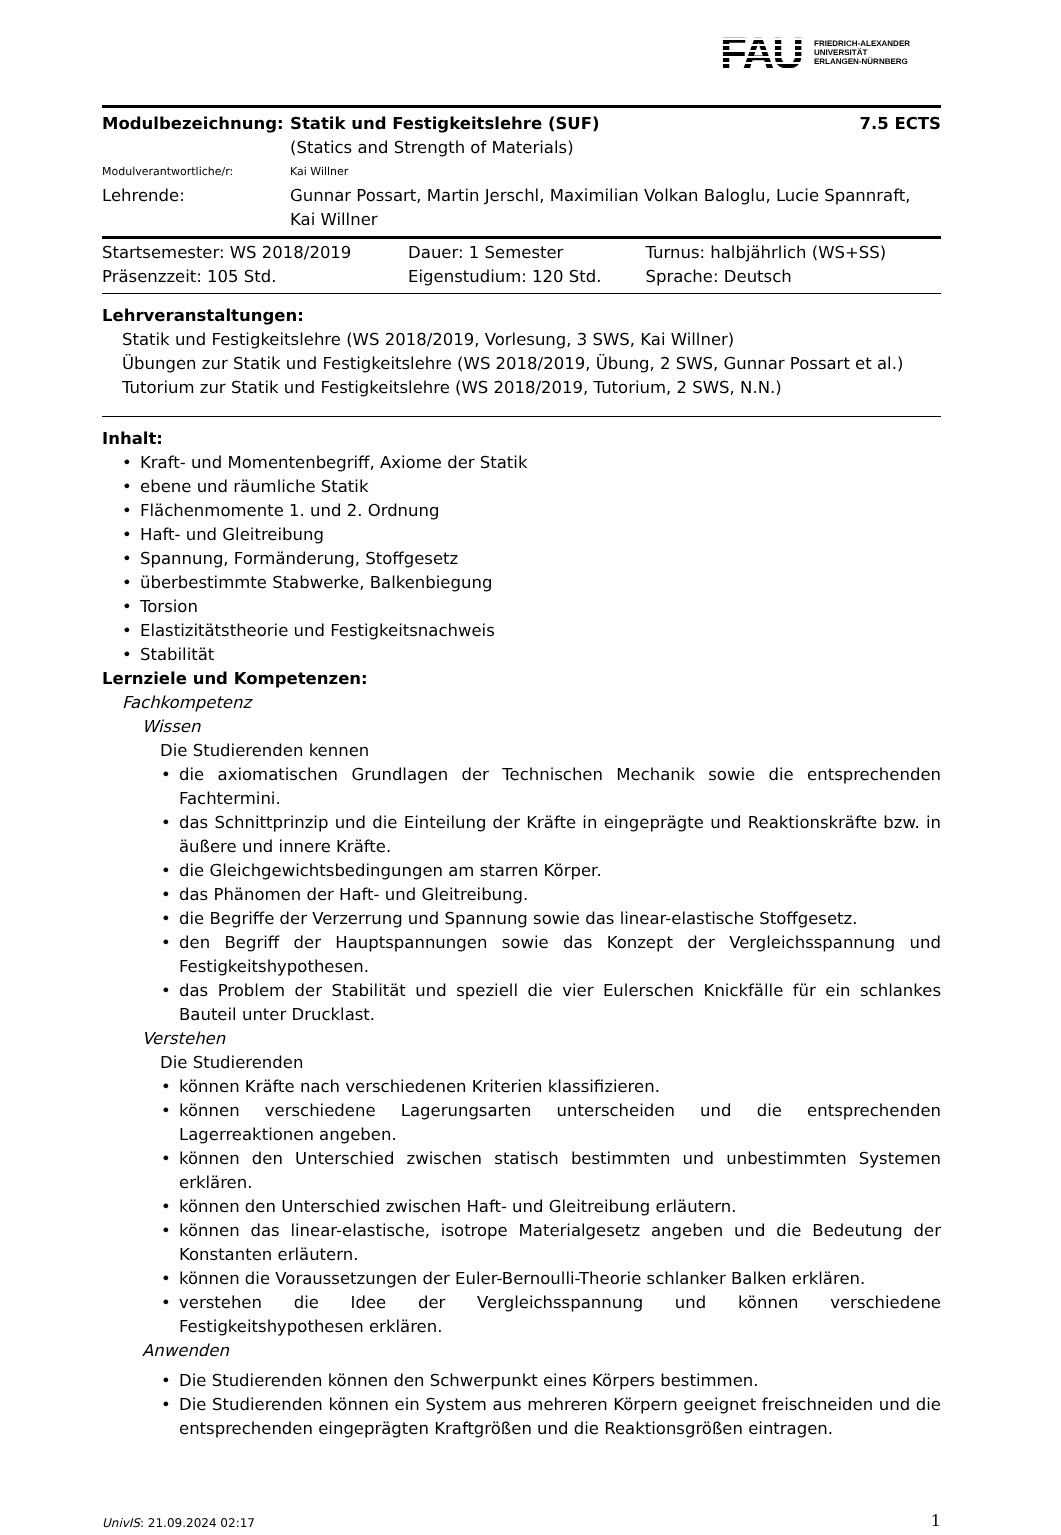FAU
FRIEDRICH-ALEXANDER
UNIVERSITÄT
ERLANGEN-NÜRNBERG
| Modulbezeichnung: | Statik und Festigkeitslehre (SUF) (Statics and Strength of Materials) | 7.5 ECTS |
| Modulverantwortliche/r: | Kai Willner | |
| Lehrende: | Gunnar Possart, Martin Jerschl, Maximilian Volkan Baloglu, Lucie Spannraft, Kai Willner | |
| Startsemester: WS 2018/2019 | Dauer: 1 Semester | Turnus: halbjährlich (WS+SS) |
| Präsenzzeit: 105 Std. | Eigenstudium: 120 Std. | Sprache: Deutsch |
Lehrveranstaltungen:
Statik und Festigkeitslehre (WS 2018/2019, Vorlesung, 3 SWS, Kai Willner)
Übungen zur Statik und Festigkeitslehre (WS 2018/2019, Übung, 2 SWS, Gunnar Possart et al.)
Tutorium zur Statik und Festigkeitslehre (WS 2018/2019, Tutorium, 2 SWS, N.N.)
Inhalt:
Kraft- und Momentenbegriff, Axiome der Statik
ebene und räumliche Statik
Flächenmomente 1. und 2. Ordnung
Haft- und Gleitreibung
Spannung, Formänderung, Stoffgesetz
überbestimmte Stabwerke, Balkenbiegung
Torsion
Elastizitätstheorie und Festigkeitsnachweis
Stabilität
Lernziele und Kompetenzen:
Fachkompetenz
Wissen
Die Studierenden kennen
die axiomatischen Grundlagen der Technischen Mechanik sowie die entsprechenden Fachtermini.
das Schnittprinzip und die Einteilung der Kräfte in eingeprägte und Reaktionskräfte bzw. in äußere und innere Kräfte.
die Gleichgewichtsbedingungen am starren Körper.
das Phänomen der Haft- und Gleitreibung.
die Begriffe der Verzerrung und Spannung sowie das linear-elastische Stoffgesetz.
den Begriff der Hauptspannungen sowie das Konzept der Vergleichsspannung und Festigkeitshypothesen.
das Problem der Stabilität und speziell die vier Eulerschen Knickfälle für ein schlankes Bauteil unter Drucklast.
Verstehen
Die Studierenden
können Kräfte nach verschiedenen Kriterien klassifizieren.
können verschiedene Lagerungsarten unterscheiden und die entsprechenden Lagerreaktionen angeben.
können den Unterschied zwischen statisch bestimmten und unbestimmten Systemen erklären.
können den Unterschied zwischen Haft- und Gleitreibung erläutern.
können das linear-elastische, isotrope Materialgesetz angeben und die Bedeutung der Konstanten erläutern.
können die Voraussetzungen der Euler-Bernoulli-Theorie schlanker Balken erklären.
verstehen die Idee der Vergleichsspannung und können verschiedene Festigkeitshypothesen erklären.
Anwenden
Die Studierenden können den Schwerpunkt eines Körpers bestimmen.
Die Studierenden können ein System aus mehreren Körpern geeignet freischneiden und die entsprechenden eingeprägten Kraftgrößen und die Reaktionsgrößen eintragen.
UnivIS: 21.09.2024 02:17 1